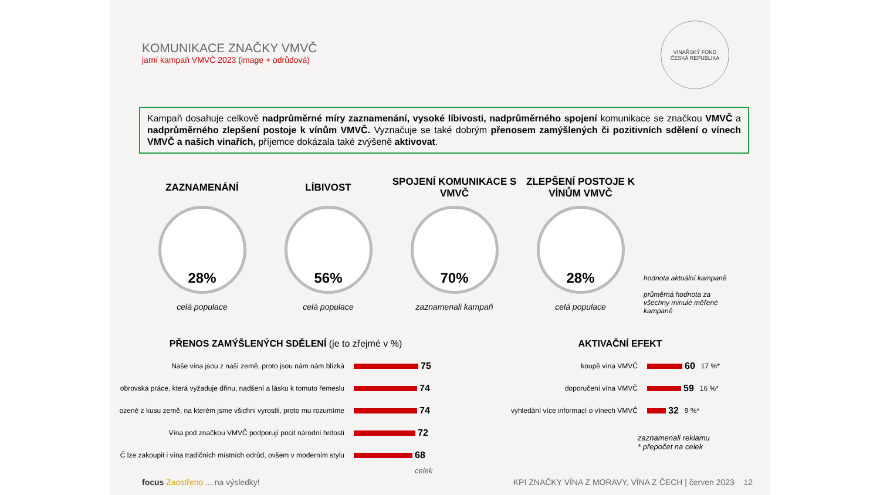KOMUNIKACE ZNAČKY VMVČ
jarní kampaň VMVČ 2023 (image + odrůdová)
VINAŘSKÝ FOND
ČESKÁ REPUBLIKA
Kampaň dosahuje celkově nadprůměrné míry zaznamenání, vysoké líbivosti, nadprůměrného spojení komunikace se značkou VMVČ a nadprůměrného zlepšení postoje k vínům VMVČ. Vyznačuje se také dobrým přenosem zamýšlených či pozitivních sdělení o vínech VMVČ a našich vinařích, příjemce dokázala také zvýšeně aktivovat.
ZAZNAMENÁNÍ
28%
celá populace
LÍBIVOST
56%
celá populace
SPOJENÍ KOMUNIKACE S VMVČ
70%
zaznamenali kampaň
ZLEPŠENÍ POSTOJE K VÍNŮM VMVČ
28%
celá populace
hodnota aktuální kampaně
průměrná hodnota za všechny minulé měřené kampaně
PŘENOS ZAMÝŠLENÝCH SDĚLENÍ (je to zřejmé v %)
Naše vína jsou z naší země, proto jsou nám nám blízká 75
obrovská práce, která vyžaduje dřinu, nadšení a lásku k tomuto řemeslu 74
ozené z kusu země, na kterém jsme všichni vyrostli, proto mu rozumíme 74
Vína pod značkou VMVČ podporují pocit národní hrdosti 72
Č lze zakoupit i vína tradičních místních odrůd, ovšem v moderním stylu 68
celek
AKTIVAČNÍ EFEKT
koupě vína VMVČ 60 17 %*
doporučení vína VMVČ 59 16 %*
vyhledání více informací o vínech VMVČ 32 9 %*
zaznamenali reklamu
* přepočet na celek
focus Zaostřeno ... na výsledky! KPI ZNAČKY VÍNA Z MORAVY, VÍNA Z ČECH | červen 2023 12